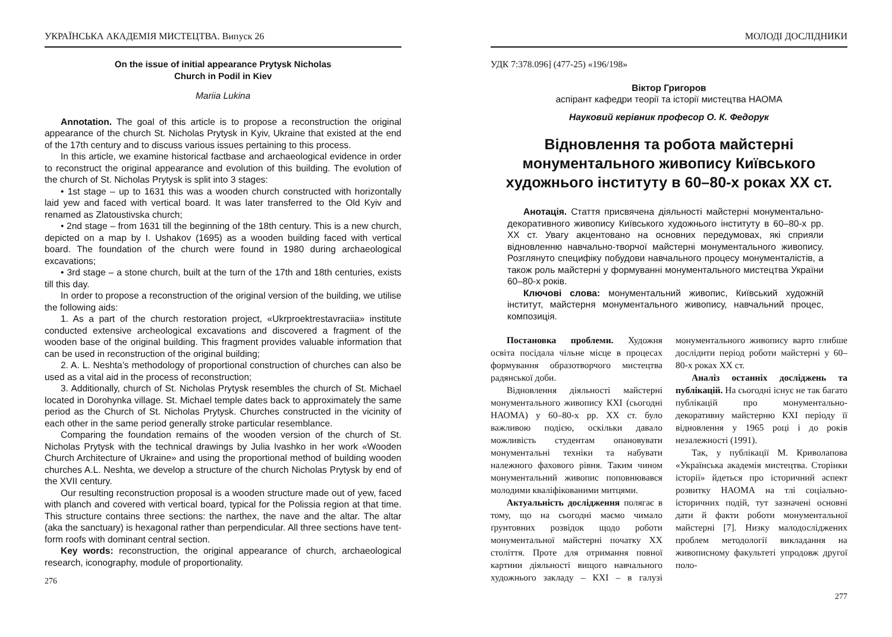УКРАЇНСЬКА АКАДЕМІЯ МИСТЕЦТВА. Випуск 26
On the issue of initial appearance Prytysk Nicholas
Church in Podil in Kiev
Mariia Lukina
Annotation. The goal of this article is to propose a reconstruction the original appearance of the church St. Nicholas Prytysk in Kyiv, Ukraine that existed at the end of the 17th century and to discuss various issues pertaining to this process.
In this article, we examine historical factbase and archaeological evidence in order to reconstruct the original appearance and evolution of this building. The evolution of the church of St. Nicholas Prytysk is split into 3 stages:
• 1st stage – up to 1631 this was a wooden church constructed with horizontally laid yew and faced with vertical board. It was later transferred to the Old Kyiv and renamed as Zlatoustivska church;
• 2nd stage – from 1631 till the beginning of the 18th century. This is a new church, depicted on a map by I. Ushakov (1695) as a wooden building faced with vertical board. The foundation of the church were found in 1980 during archaeological excavations;
• 3rd stage – a stone church, built at the turn of the 17th and 18th centuries, exists till this day.
In order to propose a reconstruction of the original version of the building, we utilise the following aids:
1. As a part of the church restoration project, «Ukrproektrestavraciia» institute conducted extensive archeological excavations and discovered a fragment of the wooden base of the original building. This fragment provides valuable information that can be used in reconstruction of the original building;
2. A. L. Neshta’s methodology of proportional construction of churches can also be used as a vital aid in the process of reconstruction;
3. Additionally, church of St. Nicholas Prytysk resembles the church of St. Michael located in Dorohynka village. St. Michael temple dates back to approximately the same period as the Church of St. Nicholas Prytysk. Churches constructed in the vicinity of each other in the same period generally stroke particular resemblance.
Comparing the foundation remains of the wooden version of the church of St. Nicholas Prytysk with the technical drawings by Julia Ivashko in her work «Wooden Church Architecture of Ukraine» and using the proportional method of building wooden churches A.L. Neshta, we develop a structure of the church Nicholas Prytysk by end of the XVII century.
Our resulting reconstruction proposal is a wooden structure made out of yew, faced with planch and covered with vertical board, typical for the Polissia region at that time. This structure contains three sections: the narthex, the nave and the altar. The altar (aka the sanctuary) is hexagonal rather than perpendicular. All three sections have tent-form roofs with dominant central section.
Key words: reconstruction, the original appearance of church, archaeological research, iconography, module of proportionality.
276
МОЛОДІ ДОСЛІДНИКИ
УДК 7:378.096] (477-25) «196/198»
Віктор Григоров
аспірант кафедри теорії та історії мистецтва НАОМА
Науковий керівник професор О. К. Федорук
Відновлення та робота майстерні монументального живопису Київського художнього інституту в 60–80-х роках ХХ ст.
Анотація. Стаття присвячена діяльності майстерні монументально-декоративного живопису Київського художнього інституту в 60–80-х рр. ХХ ст. Увагу акцентовано на основних передумовах, які сприяли відновленню навчально-творчої майстерні монументального живопису. Розглянуто специфіку побудови навчального процесу монументалістів, а також роль майстерні у формуванні монументального мистецтва України 60–80-х років.
Ключові слова: монументальний живопис, Київський художній інститут, майстерня монументального живопису, навчальний процес, композиція.
Постановка проблеми. Художня освіта посідала чільне місце в процесах формування образотворчого мистецтва радянської доби.
Відновлення діяльності майстерні монументального живопису КХІ (сьогодні НАОМА) у 60–80-х рр. ХХ ст. було важливою подією, оскільки давало можливість студентам опановувати монументальні техніки та набувати належного фахового рівня. Таким чином монументальний живопис поповнювався молодими кваліфікованими митцями.
Актуальність дослідження полягає в тому, що на сьогодні маємо чимало ґрунтовних розвідок щодо роботи монументальної майстерні початку ХХ століття. Проте для отримання повної картини діяльності вищого навчального художнього закладу – КХІ – в галузі монументального живопису варто глибше дослідити період роботи майстерні у 60–80-х роках ХХ ст.
Аналіз останніх досліджень та публікацій. На сьогодні існує не так багато публікацій про монументально-декоративну майстерню КХІ періоду її відновлення у 1965 році і до років незалежності (1991).
Так, у публікації М. Криволапова «Українська академія мистецтва. Сторінки історії» йдеться про історичний аспект розвитку НАОМА на тлі соціально-історичних подій, тут зазначені основні дати й факти роботи монументальної майстерні [7]. Низку малодосліджених проблем методології викладання на живописному факультеті упродовж другої поло-
277